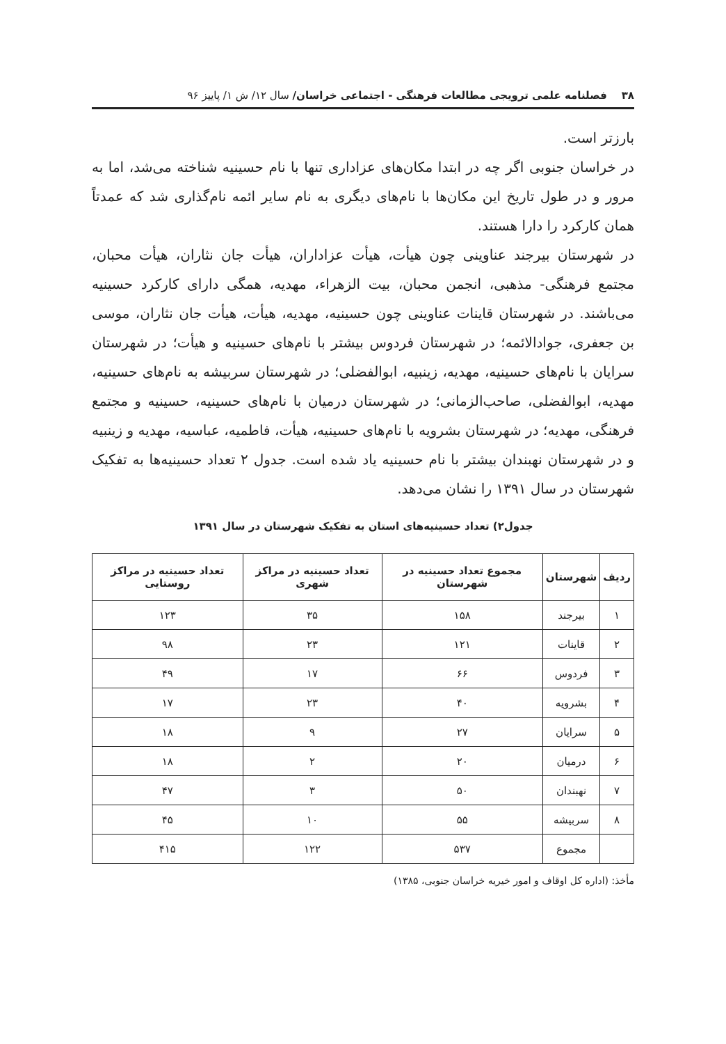۳۸ فصلنامه علمی ترویجی مطالعات فرهنگی - اجتماعی خراسان/ سال ۱۲/ ش ۱/ پاییز ۹۶
بارزتر است.
در خراسان جنوبی اگر چه در ابتدا مکان‌های عزاداری تنها با نام حسینیه شناخته می‌شد، اما به مرور و در طول تاریخ این مکان‌ها با نام‌های دیگری به نام سایر ائمه نام‌گذاری شد که عمدتاً همان کارکرد را دارا هستند.
در شهرستان بیرجند عناوینی چون هیأت، هیأت عزاداران، هیأت جان نثاران، هیأت محبان، مجتمع فرهنگی- مذهبی، انجمن محبان، بیت الزهراء، مهدیه، همگی دارای کارکرد حسینیه می‌باشند. در شهرستان قاینات عناوینی چون حسینیه، مهدیه، هیأت، هیأت جان نثاران، موسی بن جعفری، جوادالائمه؛ در شهرستان فردوس بیشتر با نام‌های حسینیه و هیأت؛ در شهرستان سرایان با نام‌های حسینیه، مهدیه، زینبیه، ابوالفضلی؛ در شهرستان سربیشه به نام‌های حسینیه، مهدیه، ابوالفضلی، صاحب‌الزمانی؛ در شهرستان درمیان با نام‌های حسینیه، حسینیه و مجتمع فرهنگی، مهدیه؛ در شهرستان بشرویه با نام‌های حسینیه، هیأت، فاطمیه، عباسیه، مهدیه و زینبیه و در شهرستان نهبندان بیشتر با نام حسینیه یاد شده است. جدول ۲ تعداد حسینیه‌ها به تفکیک شهرستان در سال ۱۳۹۱ را نشان می‌دهد.
جدول۲) تعداد حسینیه‌های استان به تفکیک شهرستان در سال ۱۳۹۱
| ردیف | شهرستان | مجموع تعداد حسینیه در شهرستان | تعداد حسینیه در مراکز شهری | تعداد حسینیه در مراکز روستایی |
| --- | --- | --- | --- | --- |
| ۱ | بیرجند | ۱۵۸ | ۳۵ | ۱۲۳ |
| ۲ | قاینات | ۱۲۱ | ۲۳ | ۹۸ |
| ۳ | فردوس | ۶۶ | ۱۷ | ۴۹ |
| ۴ | بشرویه | ۴۰ | ۲۳ | ۱۷ |
| ۵ | سرایان | ۲۷ | ۹ | ۱۸ |
| ۶ | درمیان | ۲۰ | ۲ | ۱۸ |
| ۷ | نهبندان | ۵۰ | ۳ | ۴۷ |
| ۸ | سربیشه | ۵۵ | ۱۰ | ۴۵ |
| | مجموع | ۵۳۷ | ۱۲۲ | ۴۱۵ |
مأخذ: (اداره کل اوقاف و امور خیریه خراسان جنوبی، ۱۳۸۵)